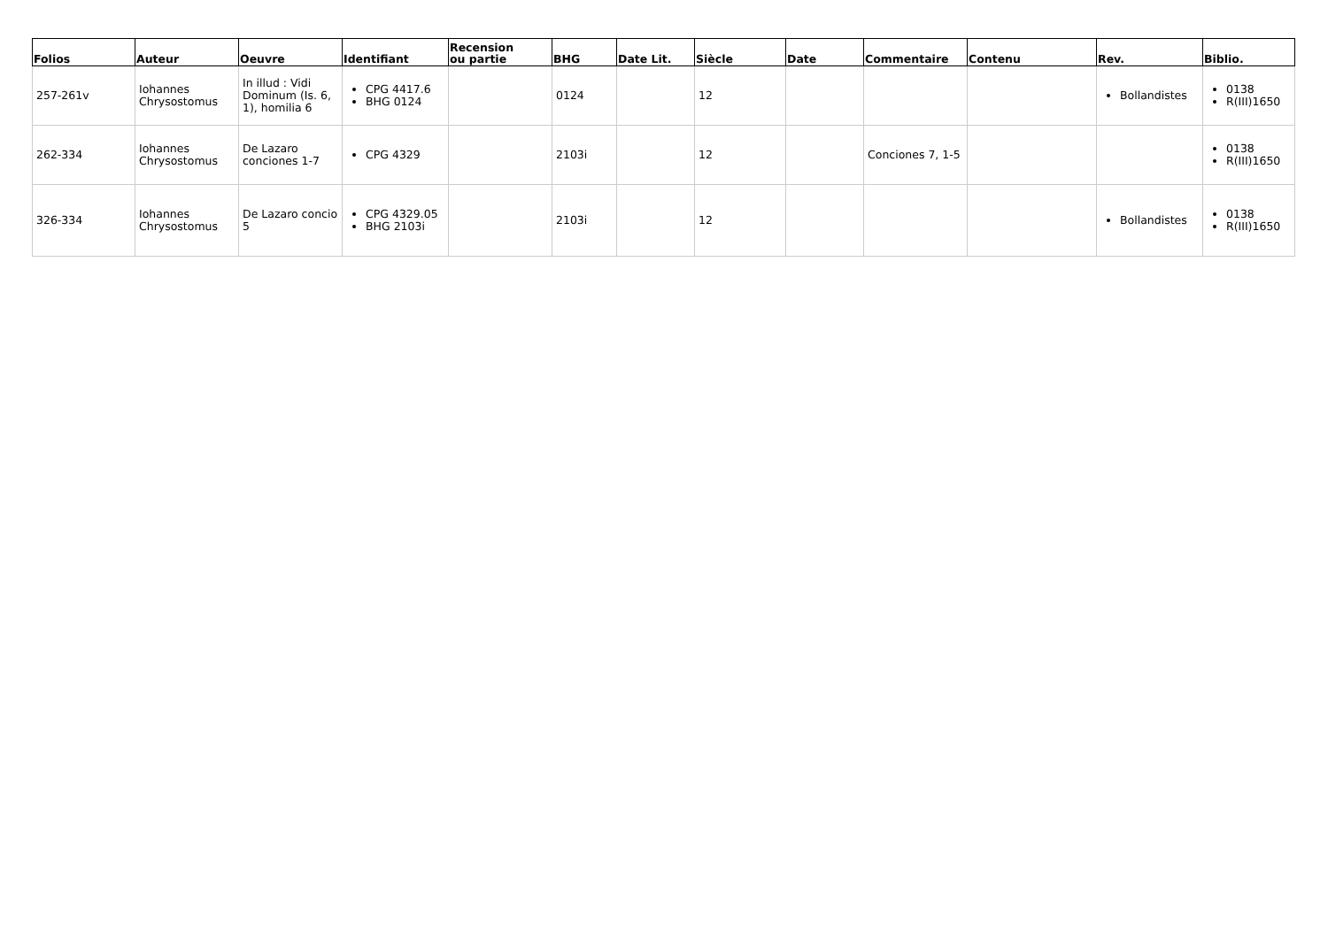| Folios | Auteur | Oeuvre | Identifiant | Recension ou partie | BHG | Date Lit. | Siècle | Date | Commentaire | Contenu | Rev. | Biblio. |
| --- | --- | --- | --- | --- | --- | --- | --- | --- | --- | --- | --- | --- |
| 257-261v | Iohannes Chrysostomus | In illud : Vidi Dominum (Is. 6, 1), homilia 6 | CPG 4417.6 BHG 0124 | | 0124 | | 12 | | | | Bollandistes | 0138 R(III)1650 |
| 262-334 | Iohannes Chrysostomus | De Lazaro conciones 1-7 | CPG 4329 | | 2103i | | 12 | | Conciones 7, 1-5 | | | 0138 R(III)1650 |
| 326-334 | Iohannes Chrysostomus | De Lazaro concio 5 | CPG 4329.05 BHG 2103i | | 2103i | | 12 | | | | Bollandistes | 0138 R(III)1650 |